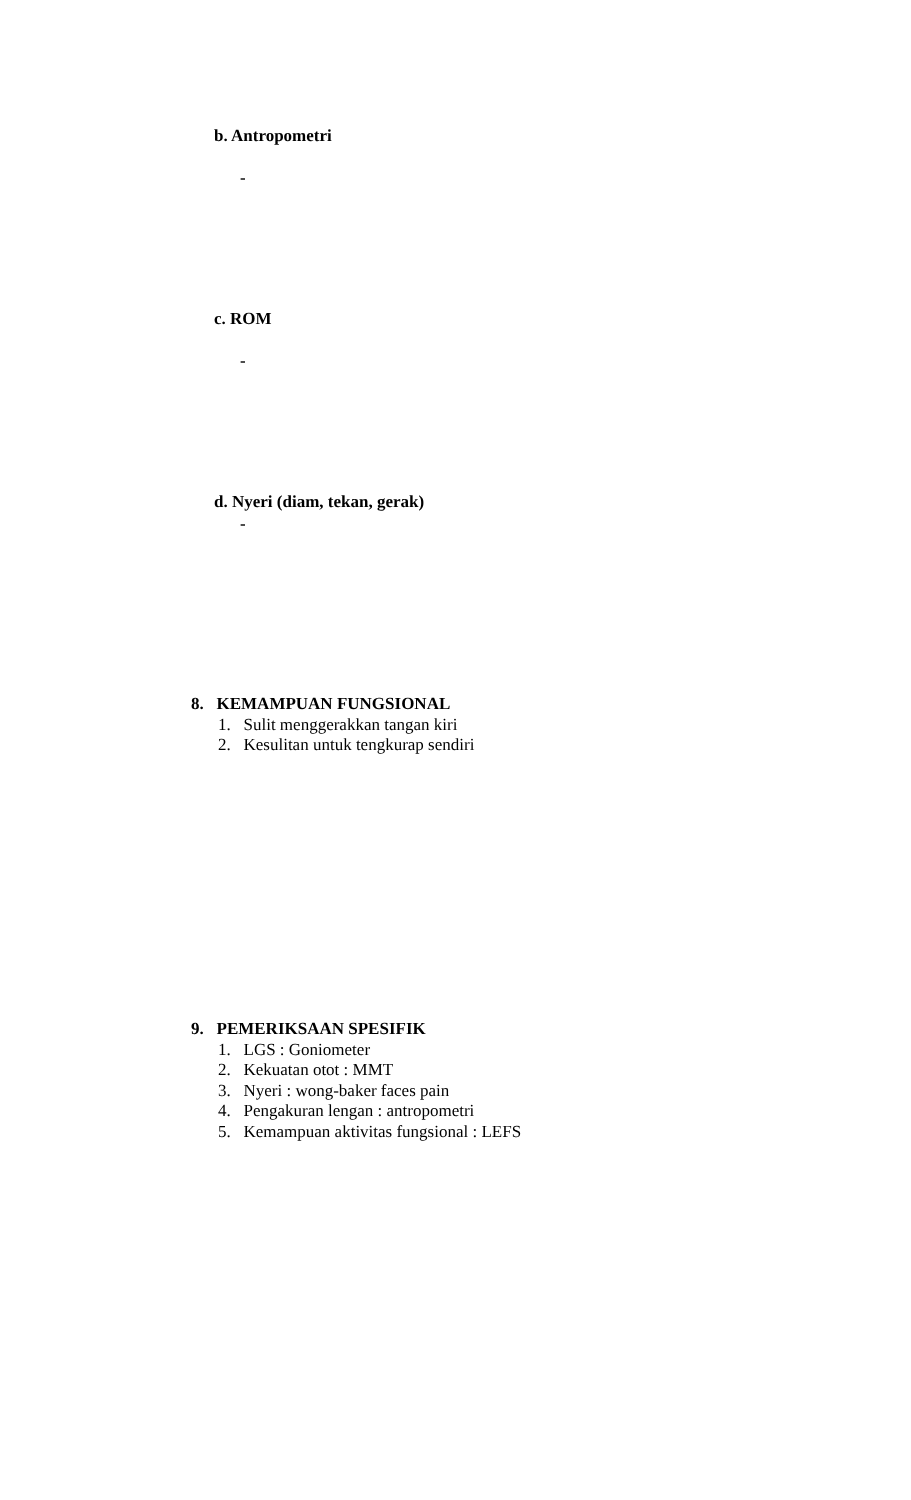b. Antropometri
-
c. ROM
-
d. Nyeri (diam, tekan, gerak)
-
8. KEMAMPUAN FUNGSIONAL
1. Sulit menggerakkan tangan kiri
2. Kesulitan untuk tengkurap sendiri
9. PEMERIKSAAN SPESIFIK
1. LGS : Goniometer
2. Kekuatan otot : MMT
3. Nyeri : wong-baker faces pain
4. Pengakuran lengan : antropometri
5. Kemampuan aktivitas fungsional : LEFS